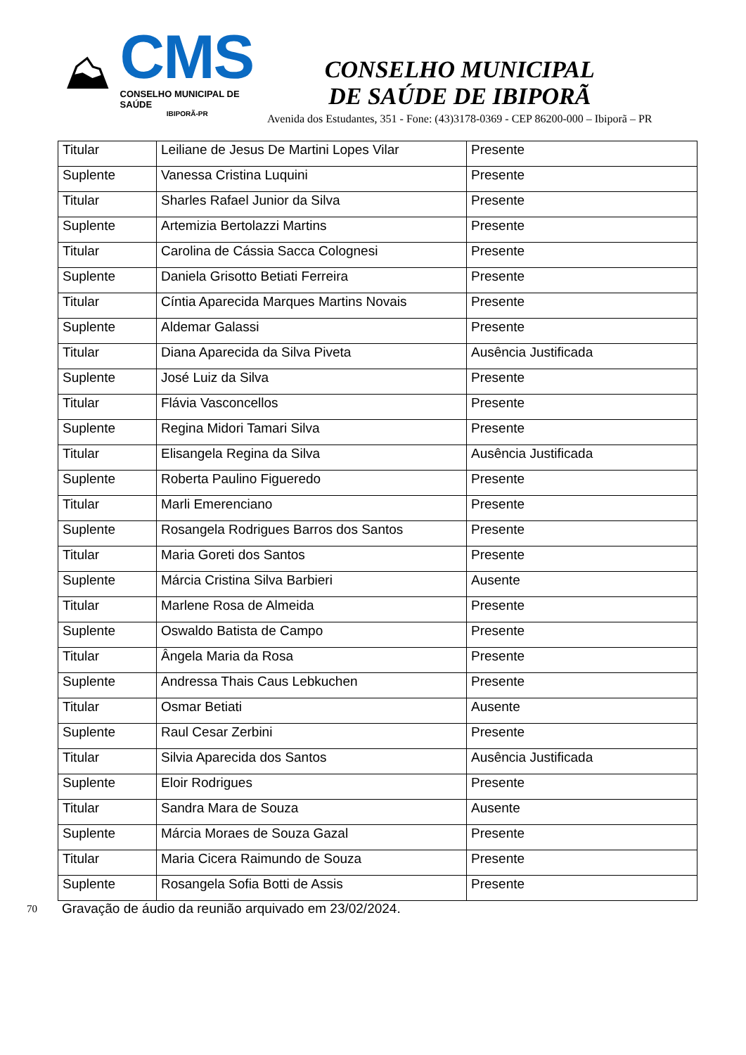⛰
CMS
CONSELHO MUNICIPAL DE SAÚDE
IBIPORÃ-PR
CONSELHO MUNICIPAL
DE SAÚDE DE IBIPORÃ
Avenida dos Estudantes, 351 - Fone: (43)3178-0369 - CEP 86200-000 – Ibiporã – PR
| Titular | Leiliane de Jesus De Martini Lopes Vilar | Presente |
| Suplente | Vanessa Cristina Luquini | Presente |
| Titular | Sharles Rafael Junior da Silva | Presente |
| Suplente | Artemizia Bertolazzi Martins | Presente |
| Titular | Carolina de Cássia Sacca Colognesi | Presente |
| Suplente | Daniela Grisotto Betiati Ferreira | Presente |
| Titular | Cíntia Aparecida Marques Martins Novais | Presente |
| Suplente | Aldemar Galassi | Presente |
| Titular | Diana Aparecida da Silva Piveta | Ausência Justificada |
| Suplente | José Luiz da Silva | Presente |
| Titular | Flávia Vasconcellos | Presente |
| Suplente | Regina Midori Tamari Silva | Presente |
| Titular | Elisangela Regina da Silva | Ausência Justificada |
| Suplente | Roberta Paulino Figueredo | Presente |
| Titular | Marli Emerenciano | Presente |
| Suplente | Rosangela Rodrigues Barros dos Santos | Presente |
| Titular | Maria Goreti dos Santos | Presente |
| Suplente | Márcia Cristina Silva Barbieri | Ausente |
| Titular | Marlene Rosa de Almeida | Presente |
| Suplente | Oswaldo Batista de Campo | Presente |
| Titular | Ângela Maria da Rosa | Presente |
| Suplente | Andressa Thais Caus Lebkuchen | Presente |
| Titular | Osmar Betiati | Ausente |
| Suplente | Raul Cesar Zerbini | Presente |
| Titular | Silvia Aparecida dos Santos | Ausência Justificada |
| Suplente | Eloir Rodrigues | Presente |
| Titular | Sandra Mara de Souza | Ausente |
| Suplente | Márcia Moraes de Souza Gazal | Presente |
| Titular | Maria Cicera Raimundo de Souza | Presente |
| Suplente | Rosangela Sofia Botti de Assis | Presente |
70 Gravação de áudio da reunião arquivado em 23/02/2024.